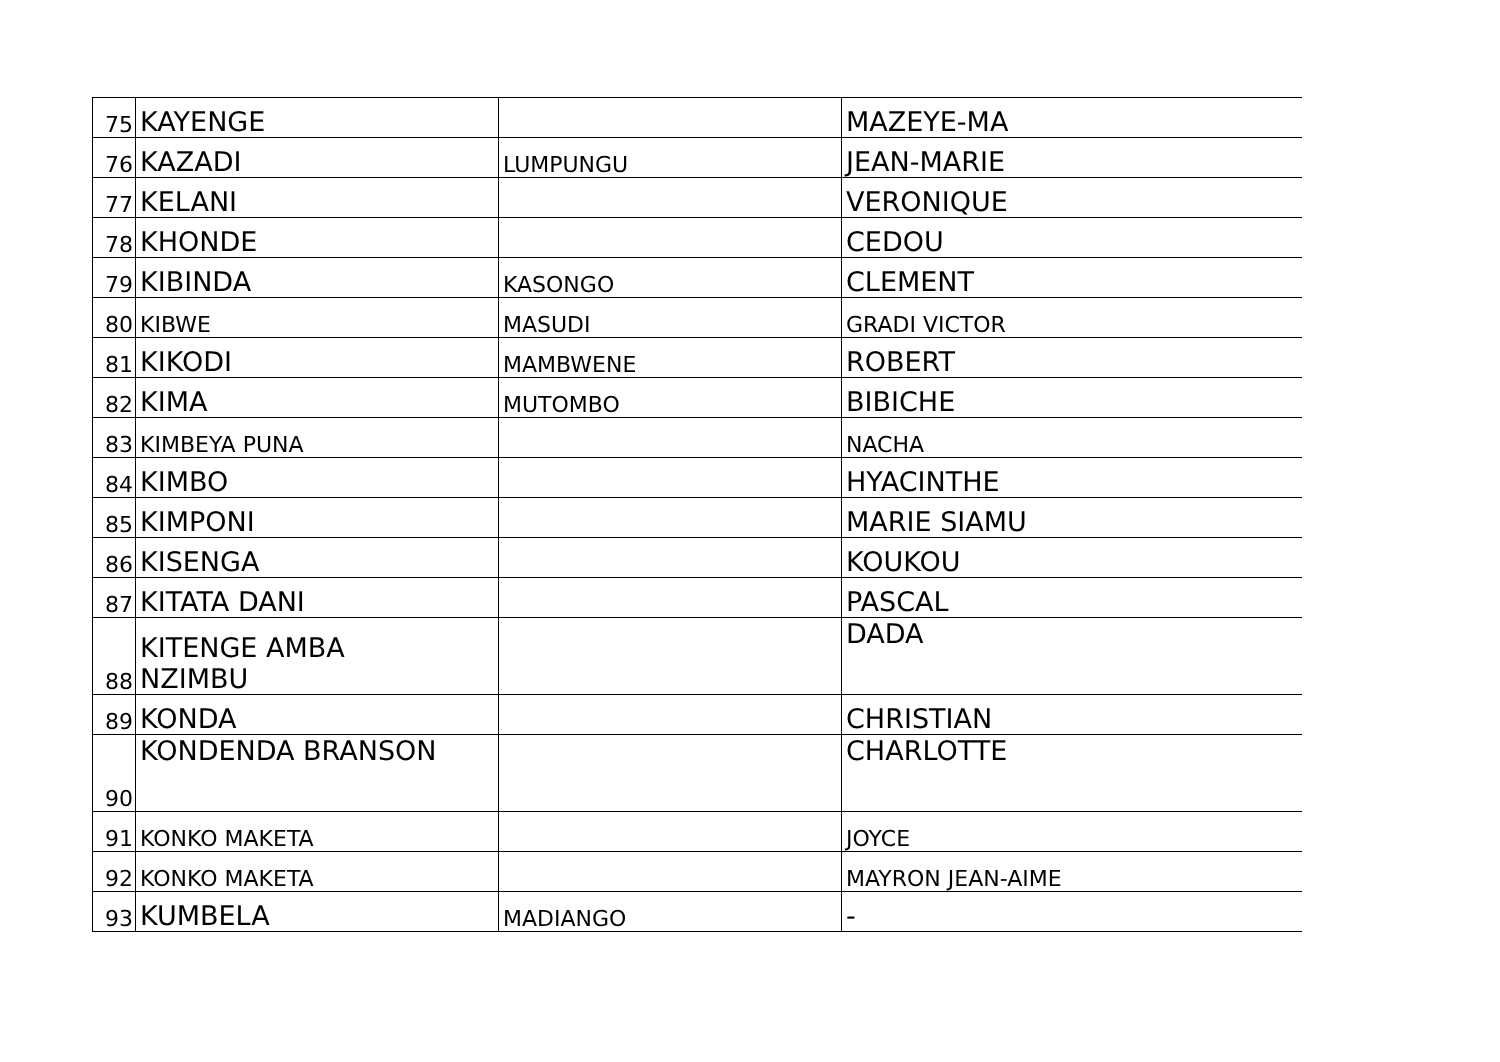| 75 | KAYENGE | | MAZEYE-MA |
| 76 | KAZADI | LUMPUNGU | JEAN-MARIE |
| 77 | KELANI | | VERONIQUE |
| 78 | KHONDE | | CEDOU |
| 79 | KIBINDA | KASONGO | CLEMENT |
| 80 | KIBWE | MASUDI | GRADI VICTOR |
| 81 | KIKODI | MAMBWENE | ROBERT |
| 82 | KIMA | MUTOMBO | BIBICHE |
| 83 | KIMBEYA PUNA | | NACHA |
| 84 | KIMBO | | HYACINTHE |
| 85 | KIMPONI | | MARIE SIAMU |
| 86 | KISENGA | | KOUKOU |
| 87 | KITATA DANI | | PASCAL |
| 88 | KITENGE AMBA NZIMBU | | DADA |
| 89 | KONDA | | CHRISTIAN |
| 90 | KONDENDA BRANSON | | CHARLOTTE |
| 91 | KONKO MAKETA | | JOYCE |
| 92 | KONKO MAKETA | | MAYRON JEAN-AIME |
| 93 | KUMBELA | MADIANGO | - |